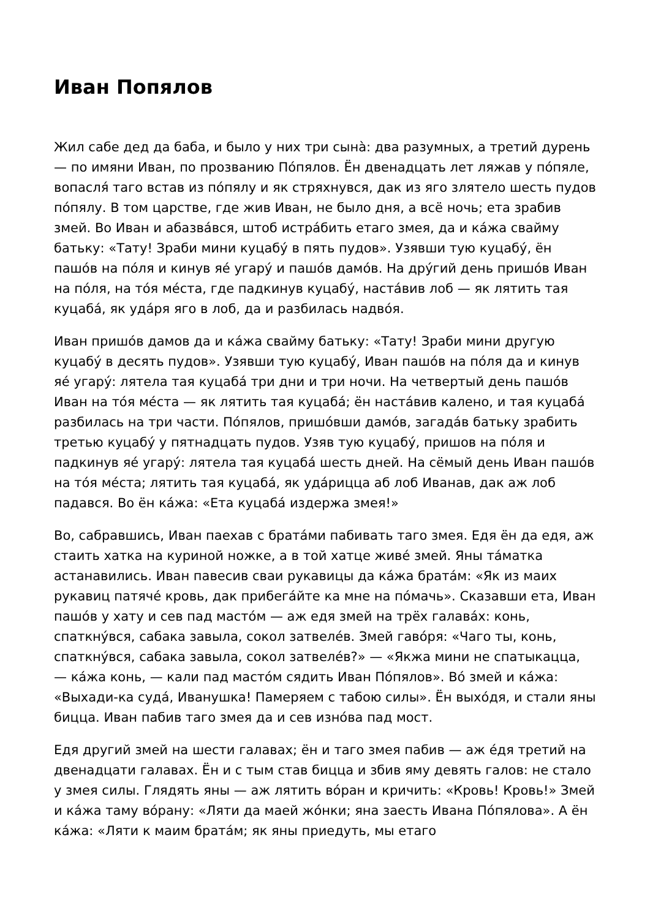Иван Попялов
Жил сабе дед да баба, и было у них три сынà: два разумных, а третий дурень — по имяни Иван, по прозванию По́пялов. Ён двенадцать лет ляжав у по́пяле, вопасля́ таго встав из по́пялу и як стряхнувся, дак из яго злятело шесть пудов по́пялу. В том царстве, где жив Иван, не было дня, а всё ночь; ета зрабив змей. Во Иван и абазва́вся, штоб истра́бить етаго змея, да и ка́жа свайму батьку: «Тату! Зраби мини куцабу́ в пять пудов». Узявши тую куцабу́, ён пашо́в на по́ля и кинув яе́ угару́ и пашо́в дамо́в. На дру́гий день пришо́в Иван на по́ля, на то́я ме́ста, где падкинув куцабу́, наста́вив лоб — як лятить тая куцаба́, як уда́ря яго в лоб, да и разбилась надво́я.
Иван пришо́в дамов да и ка́жа свайму батьку: «Тату! Зраби мини другую куцабу́ в десять пудов». Узявши тую куцабу́, Иван пашо́в на по́ля да и кинув яе́ угару́: лятела тая куцаба́ три дни и три ночи. На четвертый день пашо́в Иван на то́я ме́ста — як лятить тая куцаба́; ён наста́вив калено, и тая куцаба́ разбилась на три части. По́пялов, пришо́вши дамо́в, загада́в батьку зрабить третью куцабу́ у пятнадцать пудов. Узяв тую куцабу́, пришов на по́ля и падкинув яе́ угару́: лятела тая куцаба́ шесть дней. На сёмый день Иван пашо́в на то́я ме́ста; лятить тая куцаба́, як уда́рицца аб лоб Иванав, дак аж лоб падався. Во ён ка́жа: «Ета куцаба́ издержа змея!»
Во, сабравшись, Иван паехав с брата́ми пабивать таго змея. Едя ён да едя, аж стаить хатка на куриной ножке, а в той хатце живе́ змей. Яны та́матка астанавились. Иван павесив сваи рукавицы да ка́жа брата́м: «Як из маих рукавиц патяче́ кровь, дак прибега́йте ка мне на по́мачь». Сказавши ета, Иван пашо́в у хату и сев пад масто́м — аж едя змей на трёх галава́х: конь, спаткну́вся, сабака завыла, сокол затвеле́в. Змей гаво́ря: «Чаго ты, конь, спаткну́вся, сабака завыла, сокол затвеле́в?» — «Якжа мини не спатыкацца, — ка́жа конь, — кали пад масто́м сядить Иван По́пялов». Во́ змей и ка́жа: «Выхади-ка суда́, Иванушка! Памеряем с табою силы». Ён выхо́дя, и стали яны бицца. Иван пабив таго змея да и сев изно́ва пад мост.
Едя другий змей на шести галавах; ён и таго змея пабив — аж е́дя третий на двенадцати галавах. Ён и с тым став бицца и збив яму девять галов: не стало у змея силы. Глядять яны — аж лятить во́ран и кричить: «Кровь! Кровь!» Змей и ка́жа таму во́рану: «Ляти да маей жо́нки; яна заесть Ивана По́пялова». А ён ка́жа: «Ляти к маим брата́м; як яны приедуть, мы етаго